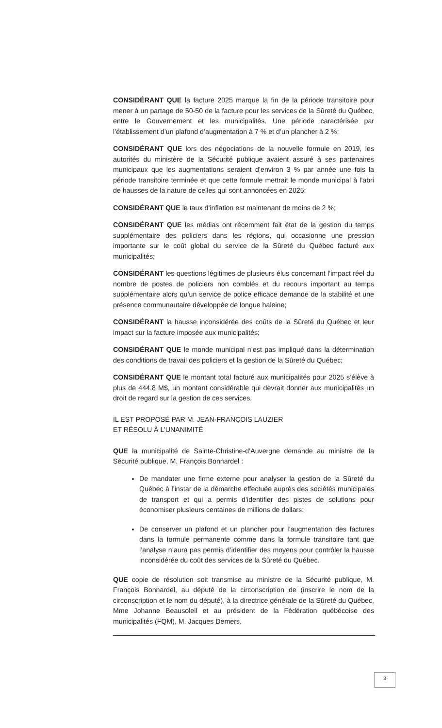CONSIDÉRANT QUE la facture 2025 marque la fin de la période transitoire pour mener à un partage de 50-50 de la facture pour les services de la Sûreté du Québec, entre le Gouvernement et les municipalités. Une période caractérisée par l’établissement d’un plafond d’augmentation à 7 % et d’un plancher à 2 %;
CONSIDÉRANT QUE lors des négociations de la nouvelle formule en 2019, les autorités du ministère de la Sécurité publique avaient assuré à ses partenaires municipaux que les augmentations seraient d’environ 3 % par année une fois la période transitoire terminée et que cette formule mettrait le monde municipal à l’abri de hausses de la nature de celles qui sont annoncées en 2025;
CONSIDÉRANT QUE le taux d’inflation est maintenant de moins de 2 %;
CONSIDÉRANT QUE les médias ont récemment fait état de la gestion du temps supplémentaire des policiers dans les régions, qui occasionne une pression importante sur le coût global du service de la Sûreté du Québec facturé aux municipalités;
CONSIDÉRANT les questions légitimes de plusieurs élus concernant l’impact réel du nombre de postes de policiers non comblés et du recours important au temps supplémentaire alors qu’un service de police efficace demande de la stabilité et une présence communautaire développée de longue haleine;
CONSIDÉRANT la hausse inconsidérée des coûts de la Sûreté du Québec et leur impact sur la facture imposée aux municipalités;
CONSIDÉRANT QUE le monde municipal n’est pas impliqué dans la détermination des conditions de travail des policiers et la gestion de la Sûreté du Québec;
CONSIDÉRANT QUE le montant total facturé aux municipalités pour 2025 s’élève à plus de 444,8 M$, un montant considérable qui devrait donner aux municipalités un droit de regard sur la gestion de ces services.
IL EST PROPOSÉ PAR M. JEAN-FRANÇOIS LAUZIER
ET RÉSOLU À L’UNANIMITÉ
QUE la municipalité de Sainte-Christine-d’Auvergne demande au ministre de la Sécurité publique, M. François Bonnardel :
De mandater une firme externe pour analyser la gestion de la Sûreté du Québec à l’instar de la démarche effectuée auprès des sociétés municipales de transport et qui a permis d’identifier des pistes de solutions pour économiser plusieurs centaines de millions de dollars;
De conserver un plafond et un plancher pour l’augmentation des factures dans la formule permanente comme dans la formule transitoire tant que l’analyse n’aura pas permis d’identifier des moyens pour contrôler la hausse inconsidérée du coût des services de la Sûreté du Québec.
QUE copie de résolution soit transmise au ministre de la Sécurité publique, M. François Bonnardel, au député de la circonscription de (inscrire le nom de la circonscription et le nom du député), à la directrice générale de la Sûreté du Québec, Mme Johanne Beausoleil et au président de la Fédération québécoise des municipalités (FQM), M. Jacques Demers.
3